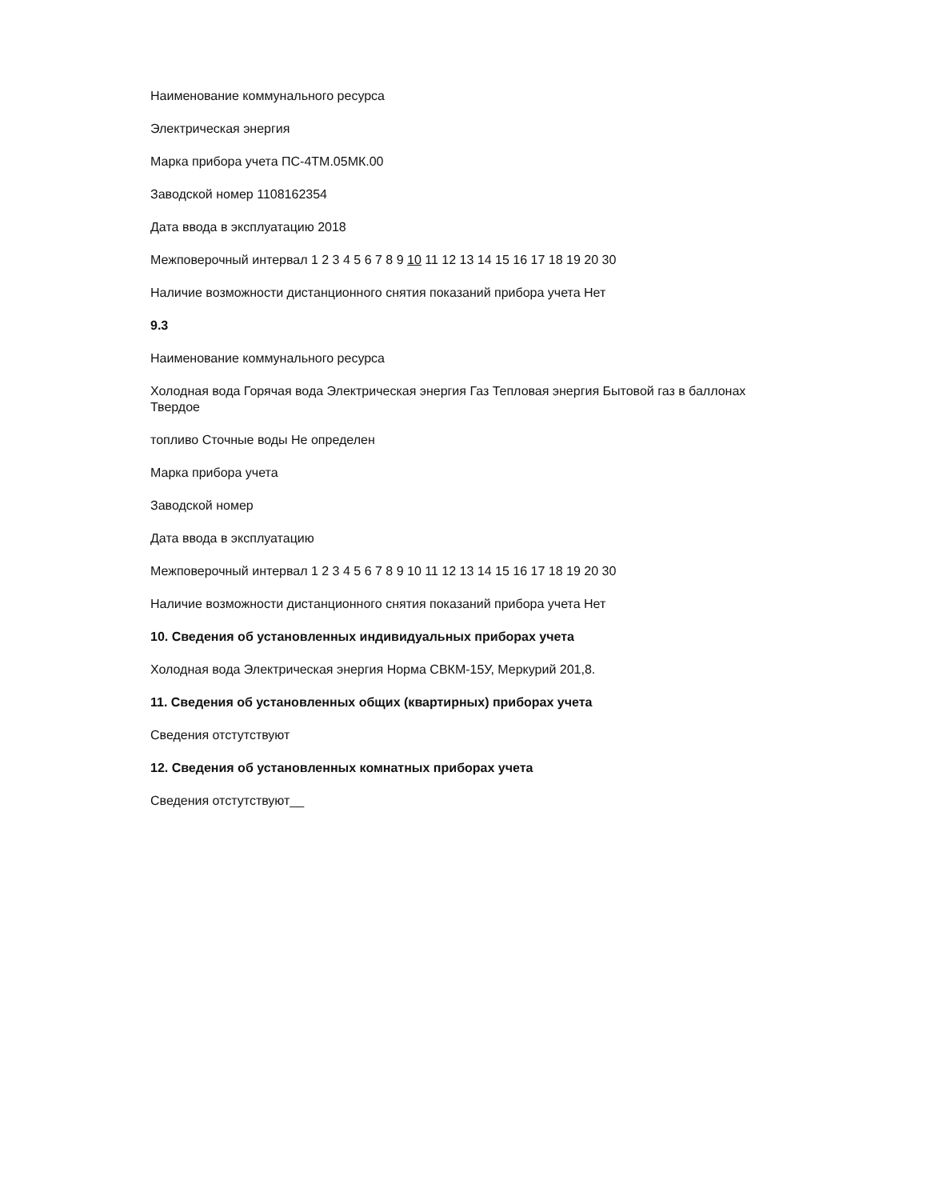Наименование коммунального ресурса
Электрическая энергия
Марка прибора учета ПС-4ТМ.05МК.00
Заводской номер 1108162354
Дата ввода в эксплуатацию 2018
Межповерочный интервал 1 2 3 4 5 6 7 8 9 10 11 12 13 14 15 16 17 18 19 20 30
Наличие возможности дистанционного снятия показаний прибора учета Нет
9.3
Наименование коммунального ресурса
Холодная вода Горячая вода Электрическая энергия Газ Тепловая энергия Бытовой газ в баллонах
Твердое
топливо Сточные воды Не определен
Марка прибора учета
Заводской номер
Дата ввода в эксплуатацию
Межповерочный интервал 1 2 3 4 5 6 7 8 9 10 11 12 13 14 15 16 17 18 19 20 30
Наличие возможности дистанционного снятия показаний прибора учета Нет
10. Сведения об установленных индивидуальных приборах учета
Холодная вода Электрическая энергия Норма СВКМ-15У, Меркурий 201,8.
11. Сведения об установленных общих (квартирных) приборах учета
Сведения отстутствуют
12. Сведения об установленных комнатных приборах учета
Сведения отстутствуют__